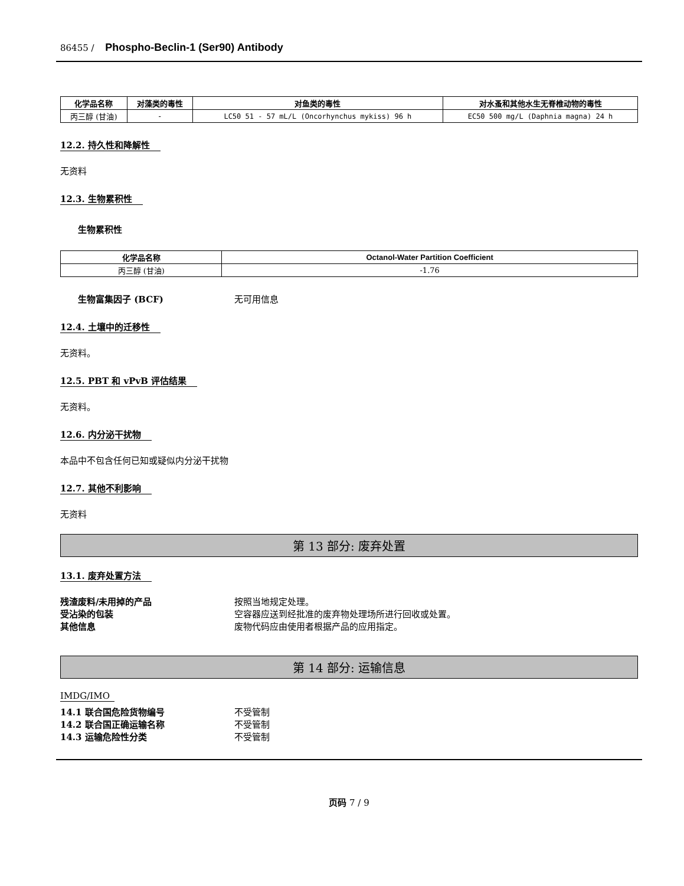86455 / Phospho-Beclin-1 (Ser90) Antibody
| 化学品名称 | 对藻类的毒性 | 对鱼类的毒性 | 对水蚤和其他水生无脊椎动物的毒性 |
| --- | --- | --- | --- |
| 丙三醇 (甘油) | - | LC50 51 - 57 mL/L (Oncorhynchus mykiss) 96 h | EC50 500 mg/L (Daphnia magna) 24 h |
12.2. 持久性和降解性
无资料
12.3. 生物累积性
生物累积性
| 化学品名称 | Octanol-Water Partition Coefficient |
| --- | --- |
| 丙三醇 (甘油) | -1.76 |
生物富集因子 (BCF) 无可用信息
12.4. 土壤中的迁移性
无资料。
12.5. PBT 和 vPvB 评估结果
无资料。
12.6. 内分泌干扰物
本品中不包含任何已知或疑似内分泌干扰物
12.7. 其他不利影响
无资料
第 13 部分: 废弃处置
13.1. 废弃处置方法
残渣废料/未用掉的产品 按照当地规定处理。
受沾染的包装 空容器应送到经批准的废弃物处理场所进行回收或处置。
其他信息 废物代码应由使用者根据产品的应用指定。
第 14 部分: 运输信息
IMDG/IMO
14.1 联合国危险货物编号 不受管制
14.2 联合国正确运输名称 不受管制
14.3 运输危险性分类 不受管制
页码 7 / 9